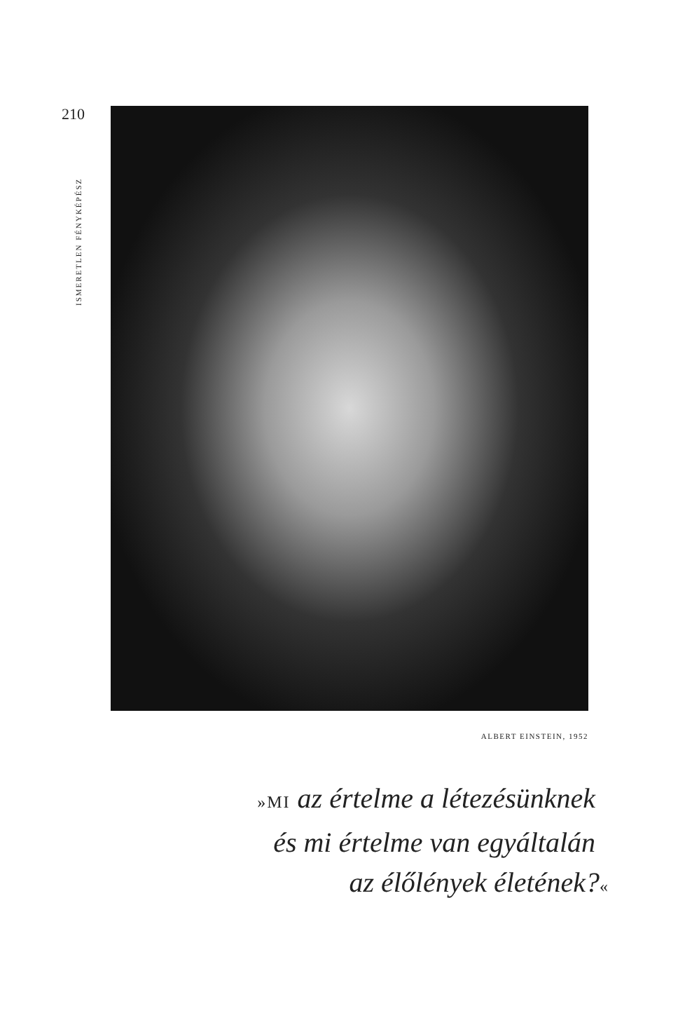210
ISMERETLEN FÉNYKÉPÉSZ
ALBERT EINSTEIN, 1952
»MI az értelme a létezésünknek
és mi értelme van egyáltalán
az élőlények életének?«